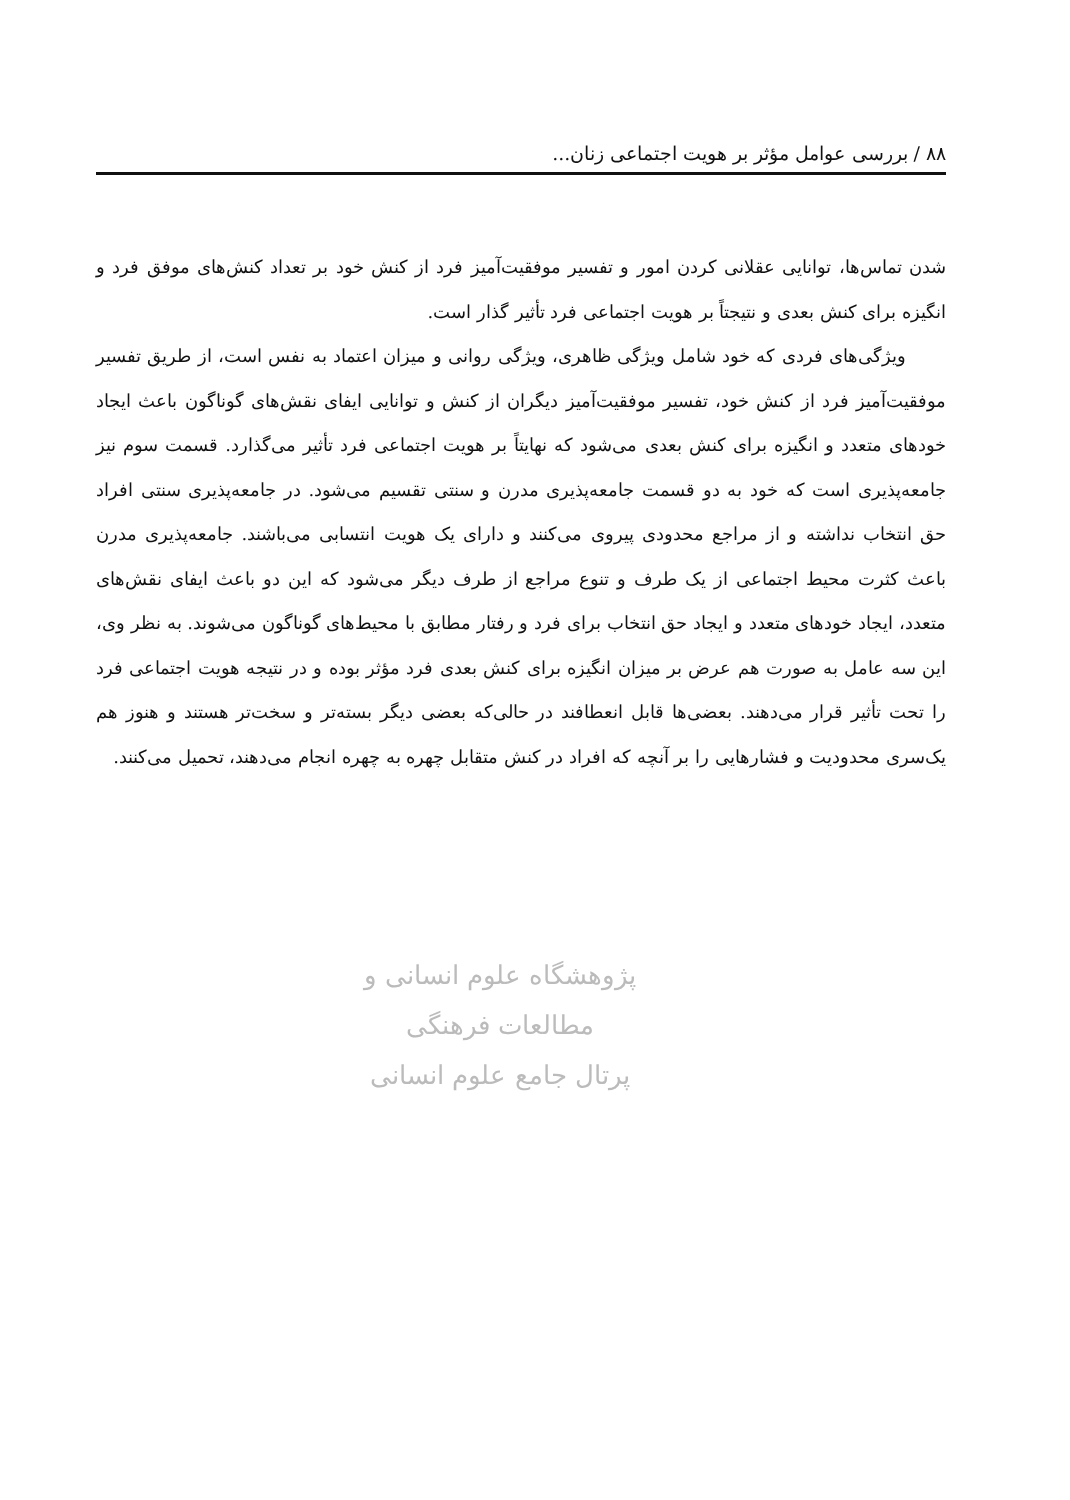۸۸ / بررسی عوامل مؤثر بر هویت اجتماعی زنان...
شدن تماس‌ها، توانایی عقلانی کردن امور و تفسیر موفقیت‌آمیز فرد از کنش خود بر تعداد کنش‌های موفق فرد و انگیزه برای کنش بعدی و نتیجتاً بر هویت اجتماعی فرد تأثیر گذار است.
ویژگی‌های فردی که خود شامل ویژگی ظاهری، ویژگی روانی و میزان اعتماد به نفس است، از طریق تفسیر موفقیت‌آمیز فرد از کنش خود، تفسیر موفقیت‌آمیز دیگران از کنش و توانایی ایفای نقش‌های گوناگون باعث ایجاد خودهای متعدد و انگیزه برای کنش بعدی می‌شود که نهایتاً بر هویت اجتماعی فرد تأثیر می‌گذارد. قسمت سوم نیز جامعه‌پذیری است که خود به دو قسمت جامعه‌پذیری مدرن و سنتی تقسیم می‌شود. در جامعه‌پذیری سنتی افراد حق انتخاب نداشته و از مراجع محدودی پیروی می‌کنند و دارای یک هویت انتسابی می‌باشند. جامعه‌پذیری مدرن باعث کثرت محیط اجتماعی از یک طرف و تنوع مراجع از طرف دیگر می‌شود که این دو باعث ایفای نقش‌های متعدد، ایجاد خودهای متعدد و ایجاد حق انتخاب برای فرد و رفتار مطابق با محیط‌های گوناگون می‌شوند. به نظر وی، این سه عامل به صورت هم عرض بر میزان انگیزه برای کنش بعدی فرد مؤثر بوده و در نتیجه هویت اجتماعی فرد را تحت تأثیر قرار می‌دهند. بعضی‌ها قابل انعطافند در حالی‌که بعضی دیگر بسته‌تر و سخت‌تر هستند و هنوز هم یک‌سری محدودیت و فشارهایی را بر آنچه که افراد در کنش متقابل چهره به چهره انجام می‌دهند، تحمیل می‌کنند.
پژوهشگاه علوم انسانی و مطالعات فرهنگی
پرتال جامع علوم انسانی